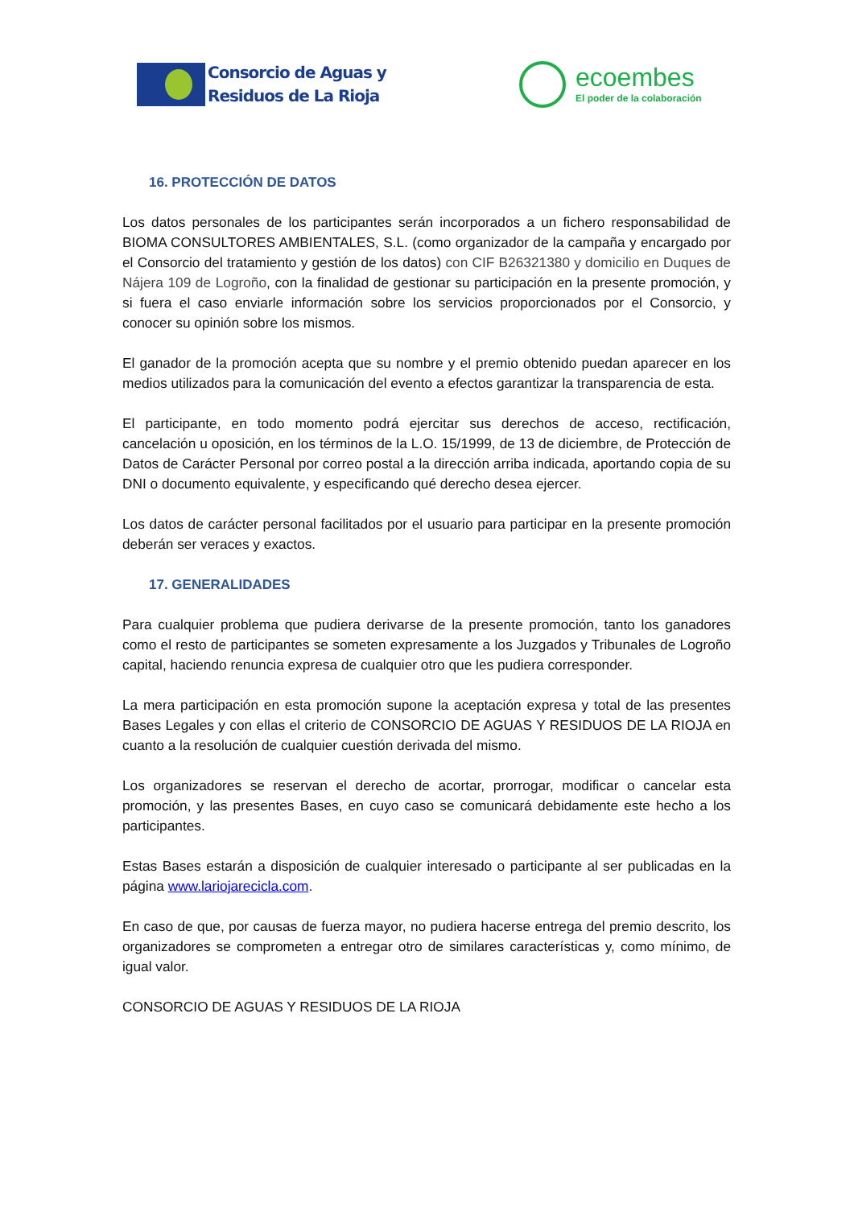Consorcio de Aguas y
Residuos de La Rioja
ecoembes
El poder de la colaboración
16. PROTECCIÓN DE DATOS
Los datos personales de los participantes serán incorporados a un fichero responsabilidad de BIOMA CONSULTORES AMBIENTALES, S.L. (como organizador de la campaña y encargado por el Consorcio del tratamiento y gestión de los datos) con CIF B26321380 y domicilio en Duques de Nájera 109 de Logroño, con la finalidad de gestionar su participación en la presente promoción, y si fuera el caso enviarle información sobre los servicios proporcionados por el Consorcio, y conocer su opinión sobre los mismos.
El ganador de la promoción acepta que su nombre y el premio obtenido puedan aparecer en los medios utilizados para la comunicación del evento a efectos garantizar la transparencia de esta.
El participante, en todo momento podrá ejercitar sus derechos de acceso, rectificación, cancelación u oposición, en los términos de la L.O. 15/1999, de 13 de diciembre, de Protección de Datos de Carácter Personal por correo postal a la dirección arriba indicada, aportando copia de su DNI o documento equivalente, y especificando qué derecho desea ejercer.
Los datos de carácter personal facilitados por el usuario para participar en la presente promoción deberán ser veraces y exactos.
17. GENERALIDADES
Para cualquier problema que pudiera derivarse de la presente promoción, tanto los ganadores como el resto de participantes se someten expresamente a los Juzgados y Tribunales de Logroño capital, haciendo renuncia expresa de cualquier otro que les pudiera corresponder.
La mera participación en esta promoción supone la aceptación expresa y total de las presentes Bases Legales y con ellas el criterio de CONSORCIO DE AGUAS Y RESIDUOS DE LA RIOJA en cuanto a la resolución de cualquier cuestión derivada del mismo.
Los organizadores se reservan el derecho de acortar, prorrogar, modificar o cancelar esta promoción, y las presentes Bases, en cuyo caso se comunicará debidamente este hecho a los participantes.
Estas Bases estarán a disposición de cualquier interesado o participante al ser publicadas en la página www.lariojarecicla.com.
En caso de que, por causas de fuerza mayor, no pudiera hacerse entrega del premio descrito, los organizadores se comprometen a entregar otro de similares características y, como mínimo, de igual valor.
CONSORCIO DE AGUAS Y RESIDUOS DE LA RIOJA